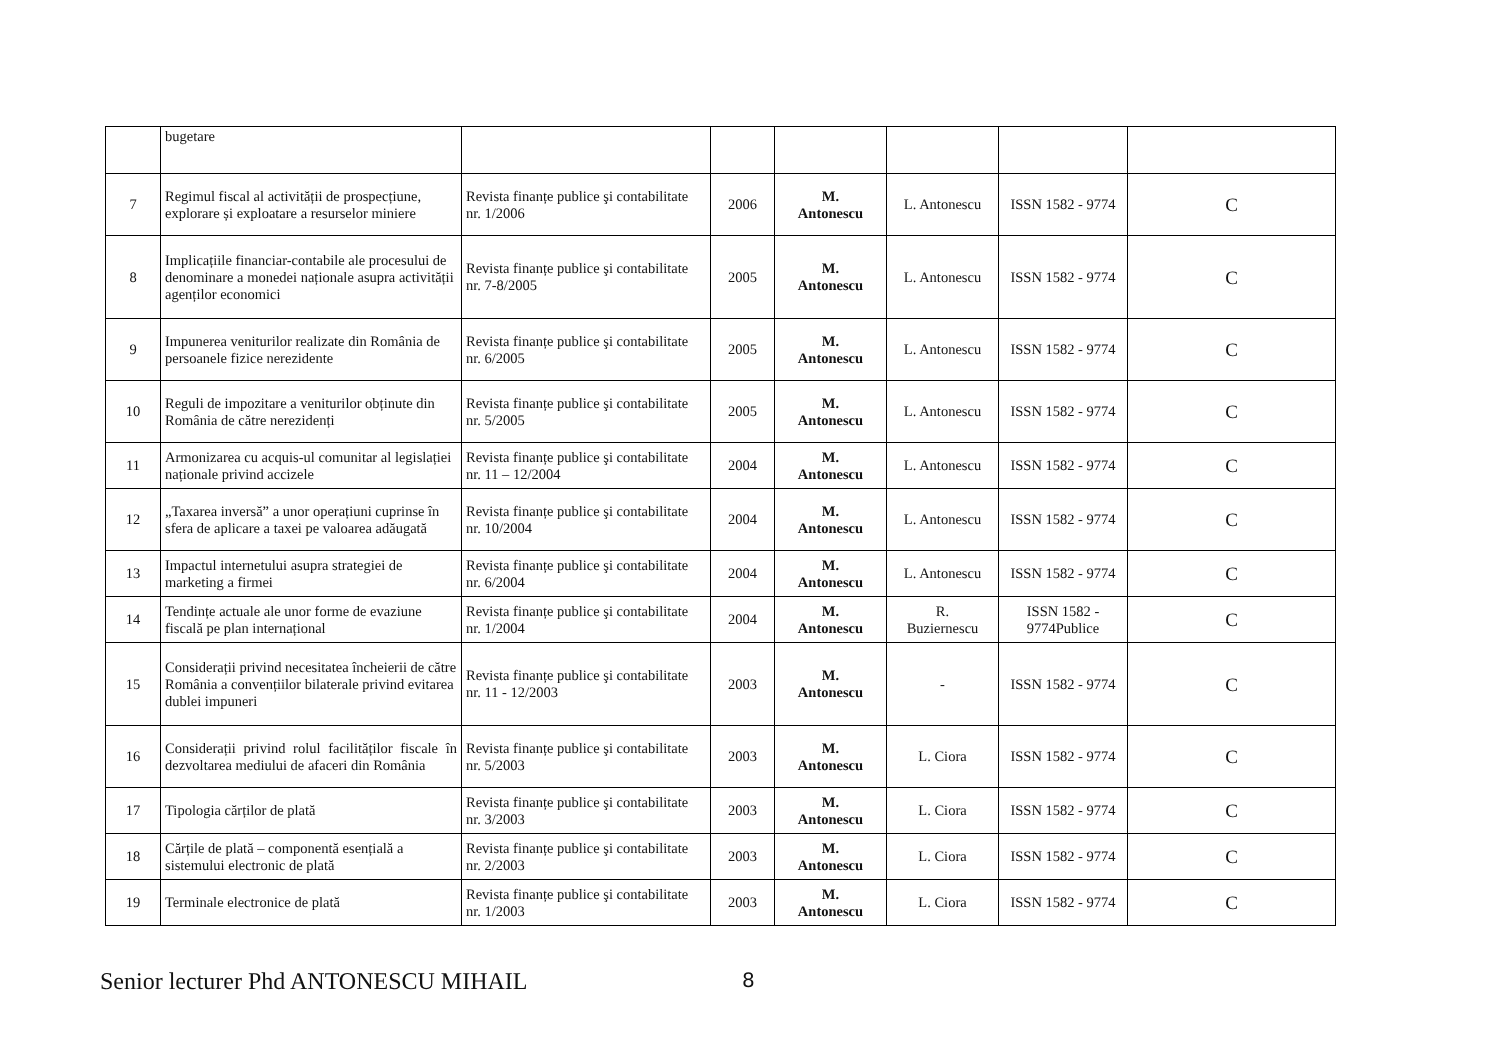| | bugetare | | | | | | |
| 7 | Regimul fiscal al activității de prospecțiune, explorare și exploatare a resurselor miniere | Revista finanțe publice şi contabilitate nr. 1/2006 | 2006 | M. Antonescu | L. Antonescu | ISSN 1582 - 9774 | C |
| 8 | Implicațiile financiar-contabile ale procesului de denominare a monedei naționale asupra activității agenților economici | Revista finanțe publice şi contabilitate nr. 7-8/2005 | 2005 | M. Antonescu | L. Antonescu | ISSN 1582 - 9774 | C |
| 9 | Impunerea veniturilor realizate din România de persoanele fizice nerezidente | Revista finanțe publice şi contabilitate nr. 6/2005 | 2005 | M. Antonescu | L. Antonescu | ISSN 1582 - 9774 | C |
| 10 | Reguli de impozitare a veniturilor obținute din România de către nerezidenți | Revista finanțe publice şi contabilitate nr. 5/2005 | 2005 | M. Antonescu | L. Antonescu | ISSN 1582 - 9774 | C |
| 11 | Armonizarea cu acquis-ul comunitar al legislației naționale privind accizele | Revista finanțe publice şi contabilitate nr. 11 – 12/2004 | 2004 | M. Antonescu | L. Antonescu | ISSN 1582 - 9774 | C |
| 12 | „Taxarea inversă” a unor operațiuni cuprinse în sfera de aplicare a taxei pe valoarea adăugată | Revista finanțe publice şi contabilitate nr. 10/2004 | 2004 | M. Antonescu | L. Antonescu | ISSN 1582 - 9774 | C |
| 13 | Impactul internetului asupra strategiei de marketing a firmei | Revista finanțe publice şi contabilitate nr. 6/2004 | 2004 | M. Antonescu | L. Antonescu | ISSN 1582 - 9774 | C |
| 14 | Tendințe actuale ale unor forme de evaziune fiscală pe plan internațional | Revista finanțe publice şi contabilitate nr. 1/2004 | 2004 | M. Antonescu | R. Buziernescu | ISSN 1582 - 9774Publice | C |
| 15 | Considerații privind necesitatea încheierii de către România a convențiilor bilaterale privind evitarea dublei impuneri | Revista finanțe publice şi contabilitate nr. 11 - 12/2003 | 2003 | M. Antonescu | - | ISSN 1582 - 9774 | C |
| 16 | Considerații privind rolul facilităților fiscale în dezvoltarea mediului de afaceri din România | Revista finanțe publice şi contabilitate nr. 5/2003 | 2003 | M. Antonescu | L. Ciora | ISSN 1582 - 9774 | C |
| 17 | Tipologia cărților de plată | Revista finanțe publice şi contabilitate nr. 3/2003 | 2003 | M. Antonescu | L. Ciora | ISSN 1582 - 9774 | C |
| 18 | Cărțile de plată – componentă esențială a sistemului electronic de plată | Revista finanțe publice şi contabilitate nr. 2/2003 | 2003 | M. Antonescu | L. Ciora | ISSN 1582 - 9774 | C |
| 19 | Terminale electronice de plată | Revista finanțe publice şi contabilitate nr. 1/2003 | 2003 | M. Antonescu | L. Ciora | ISSN 1582 - 9774 | C |
Senior lecturer Phd ANTONESCU MIHAIL
8